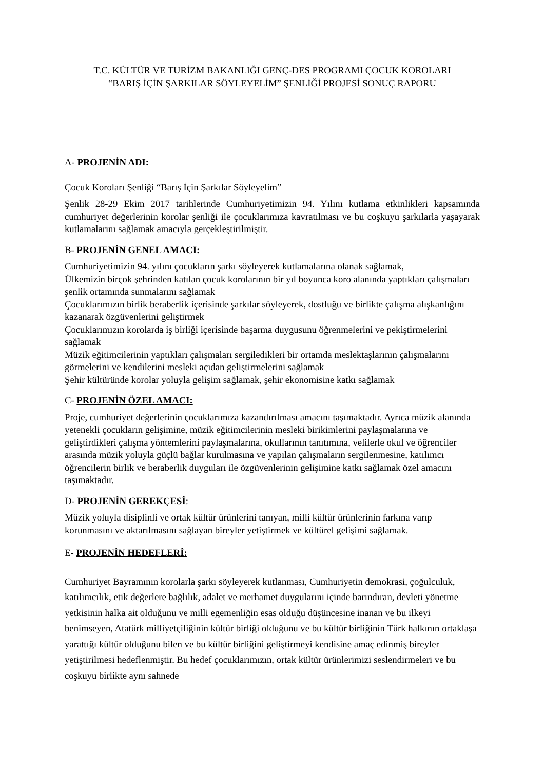T.C. KÜLTÜR VE TURİZM BAKANLIĞI GENÇ-DES PROGRAMI ÇOCUK KOROLARI
“BARIŞ İÇİN ŞARKILAR SÖYLEYELİM” ŞENLİĞİ PROJESİ SONUÇ RAPORU
A- PROJENİN ADI:
Çocuk Koroları Şenliği “Barış İçin Şarkılar Söyleyelim”
Şenlik 28-29 Ekim 2017 tarihlerinde Cumhuriyetimizin 94. Yılını kutlama etkinlikleri kapsamında cumhuriyet değerlerinin korolar şenliği ile çocuklarımıza kavratılması ve bu coşkuyu şarkılarla yaşayarak kutlamalarını sağlamak amacıyla gerçekleştirilmiştir.
B- PROJENİN GENEL AMACI:
Cumhuriyetimizin 94. yılını çocukların şarkı söyleyerek kutlamalarına olanak sağlamak,
Ülkemizin birçok şehrinden katılan çocuk korolarının bir yıl boyunca koro alanında yaptıkları çalışmaları şenlik ortamında sunmalarını sağlamak
Çocuklarımızın birlik beraberlik içerisinde şarkılar söyleyerek, dostluğu ve birlikte çalışma alışkanlığını kazanarak özgüvenlerini geliştirmek
Çocuklarımızın korolarda iş birliği içerisinde başarma duygusunu öğrenmelerini ve pekiştirmelerini sağlamak
Müzik eğitimcilerinin yaptıkları çalışmaları sergiledikleri bir ortamda meslektaşlarının çalışmalarını görmelerini ve kendilerini mesleki açıdan geliştirmelerini sağlamak
Şehir kültüründe korolar yoluyla gelişim sağlamak, şehir ekonomisine katkı sağlamak
C- PROJENİN ÖZEL AMACI:
Proje, cumhuriyet değerlerinin çocuklarımıza kazandırılması amacını taşımaktadır. Ayrıca müzik alanında yetenekli çocukların gelişimine, müzik eğitimcilerinin mesleki birikimlerini paylaşmalarına ve geliştirdikleri çalışma yöntemlerini paylaşmalarına, okullarının tanıtımına, velilerle okul ve öğrenciler arasında müzik yoluyla güçlü bağlar kurulmasına ve yapılan çalışmaların sergilenmesine, katılımcı öğrencilerin birlik ve beraberlik duyguları ile özgüvenlerinin gelişimine katkı sağlamak özel amacını taşımaktadır.
D- PROJENİN GEREKÇESİ:
Müzik yoluyla disiplinli ve ortak kültür ürünlerini tanıyan, milli kültür ürünlerinin farkına varıp korunmasını ve aktarılmasını sağlayan bireyler yetiştirmek ve kültürel gelişimi sağlamak.
E- PROJENİN HEDEFLERİ:
Cumhuriyet Bayramının korolarla şarkı söyleyerek kutlanması, Cumhuriyetin demokrasi, çoğulculuk, katılımcılık, etik değerlere bağlılık, adalet ve merhamet duygularını içinde barındıran, devleti yönetme yetkisinin halka ait olduğunu ve milli egemenliğin esas olduğu düşüncesine inanan ve bu ilkeyi benimseyen, Atatürk milliyetçiliğinin kültür birliği olduğunu ve bu kültür birliğinin Türk halkının ortaklaşa yarattığı kültür olduğunu bilen ve bu kültür birliğini geliştirmeyi kendisine amaç edinmiş bireyler yetiştirilmesi hedeflenmiştir. Bu hedef çocuklarımızın, ortak kültür ürünlerimizi seslendirmeleri ve bu coşkuyu birlikte aynı sahnede